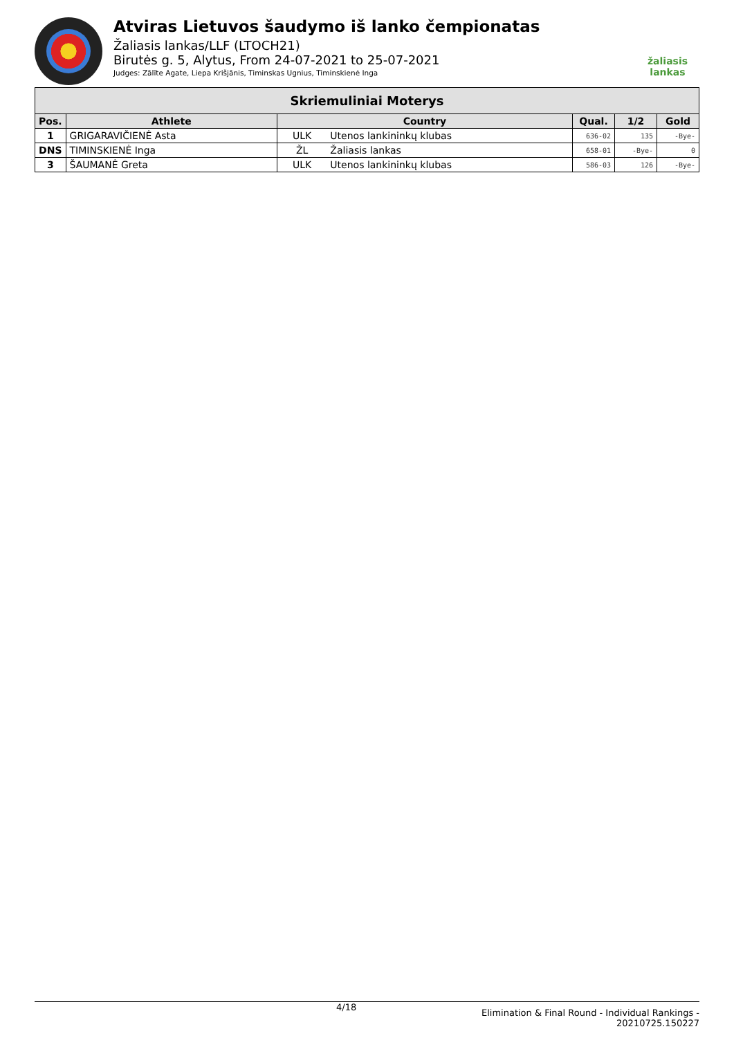Atviras Lietuvos šaudymo iš lanko čempionatas
Žaliasis lankas/LLF (LTOCH21)
Birutės g. 5, Alytus, From 24-07-2021 to 25-07-2021
Judges: Zālīte Agate, Liepa Krišjānis, Timinskas Ugnius, Timinskienė Inga
žaliasis
lankas
| Skriemuliniai Moterys | | | | | | |
| --- | --- | --- | --- | --- | --- | --- |
| Pos. | Athlete | Country | | Qual. | 1/2 | Gold |
| 1 | GRIGARAVIČIENĖ Asta | ULK | Utenos lankininkų klubas | 636-02 | 135 | -Bye- |
| DNS | TIMINSKIENĖ Inga | ŽL | Žaliasis lankas | 658-01 | -Bye- | 0 |
| 3 | ŠAUMANĖ Greta | ULK | Utenos lankininkų klubas | 586-03 | 126 | -Bye- |
4/18 Elimination & Final Round - Individual Rankings -
20210725.150227